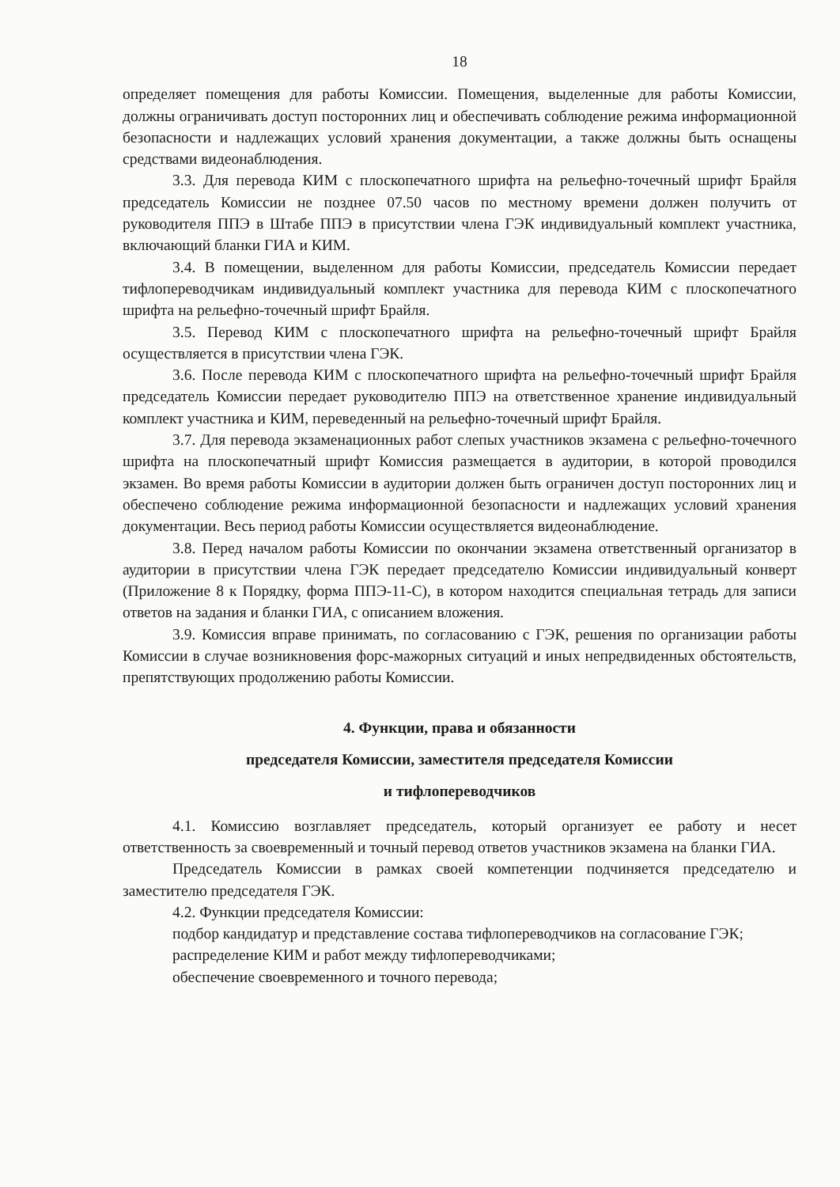18
определяет помещения для работы Комиссии. Помещения, выделенные для работы Комиссии, должны ограничивать доступ посторонних лиц и обеспечивать соблюдение режима информационной безопасности и надлежащих условий хранения документации, а также должны быть оснащены средствами видеонаблюдения.
3.3. Для перевода КИМ с плоскопечатного шрифта на рельефно-точечный шрифт Брайля председатель Комиссии не позднее 07.50 часов по местному времени должен получить от руководителя ППЭ в Штабе ППЭ в присутствии члена ГЭК индивидуальный комплект участника, включающий бланки ГИА и КИМ.
3.4. В помещении, выделенном для работы Комиссии, председатель Комиссии передает тифлопереводчикам индивидуальный комплект участника для перевода КИМ с плоскопечатного шрифта на рельефно-точечный шрифт Брайля.
3.5. Перевод КИМ с плоскопечатного шрифта на рельефно-точечный шрифт Брайля осуществляется в присутствии члена ГЭК.
3.6. После перевода КИМ с плоскопечатного шрифта на рельефно-точечный шрифт Брайля председатель Комиссии передает руководителю ППЭ на ответственное хранение индивидуальный комплект участника и КИМ, переведенный на рельефно-точечный шрифт Брайля.
3.7. Для перевода экзаменационных работ слепых участников экзамена с рельефно-точечного шрифта на плоскопечатный шрифт Комиссия размещается в аудитории, в которой проводился экзамен. Во время работы Комиссии в аудитории должен быть ограничен доступ посторонних лиц и обеспечено соблюдение режима информационной безопасности и надлежащих условий хранения документации. Весь период работы Комиссии осуществляется видеонаблюдение.
3.8. Перед началом работы Комиссии по окончании экзамена ответственный организатор в аудитории в присутствии члена ГЭК передает председателю Комиссии индивидуальный конверт (Приложение 8 к Порядку, форма ППЭ-11-С), в котором находится специальная тетрадь для записи ответов на задания и бланки ГИА, с описанием вложения.
3.9. Комиссия вправе принимать, по согласованию с ГЭК, решения по организации работы Комиссии в случае возникновения форс-мажорных ситуаций и иных непредвиденных обстоятельств, препятствующих продолжению работы Комиссии.
4. Функции, права и обязанности
председателя Комиссии, заместителя председателя Комиссии
и тифлопереводчиков
4.1. Комиссию возглавляет председатель, который организует ее работу и несет ответственность за своевременный и точный перевод ответов участников экзамена на бланки ГИА.
Председатель Комиссии в рамках своей компетенции подчиняется председателю и заместителю председателя ГЭК.
4.2. Функции председателя Комиссии:
подбор кандидатур и представление состава тифлопереводчиков на согласование ГЭК;
распределение КИМ и работ между тифлопереводчиками;
обеспечение своевременного и точного перевода;